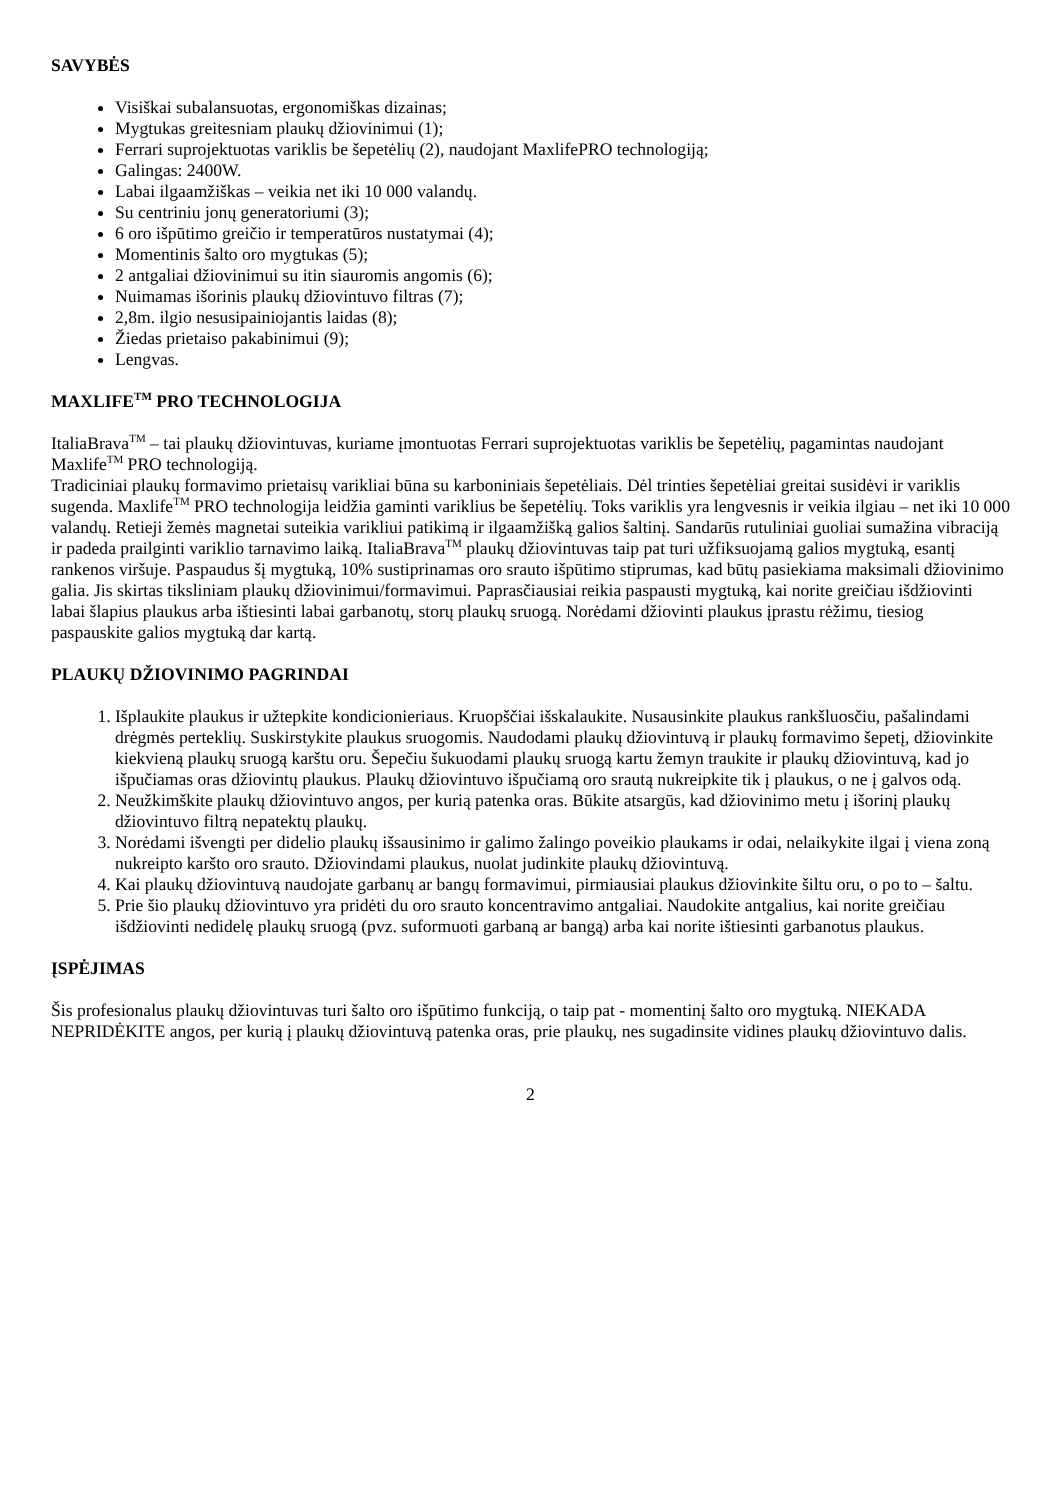SAVYBĖS
Visiškai subalansuotas, ergonomiškas dizainas;
Mygtukas greitesniam plaukų džiovinimui (1);
Ferrari suprojektuotas variklis be šepetėlių (2), naudojant MaxlifePRO technologiją;
Galingas: 2400W.
Labai ilgaamžiškas – veikia net iki 10 000 valandų.
Su centriniu jonų generatoriumi (3);
6 oro išpūtimo greičio ir temperatūros nustatymai (4);
Momentinis šalto oro mygtukas (5);
2 antgaliai džiovinimui su itin siauromis angomis (6);
Nuimamas išorinis plaukų džiovintuvo filtras (7);
2,8m. ilgio nesusipainiojantis laidas (8);
Žiedas prietaiso pakabinimui (9);
Lengvas.
MAXLIFE<sup>TM</sup> PRO TECHNOLOGIJA
ItaliaBrava<sup>TM</sup> – tai plaukų džiovintuvas, kuriame įmontuotas Ferrari suprojektuotas variklis be šepetėlių, pagamintas naudojant Maxlife<sup>TM</sup> PRO technologiją.
Tradiciniai plaukų formavimo prietaisų varikliai būna su karboniniais šepetėliais. Dėl trinties šepetėliai greitai susidėvi ir variklis sugenda. Maxlife<sup>TM</sup> PRO technologija leidžia gaminti variklius be šepetėlių. Toks variklis yra lengvesnis ir veikia ilgiau – net iki 10 000 valandų. Retieji žemės magnetai suteikia varikliui patikimą ir ilgaamžišką galios šaltinį. Sandarūs rutuliniai guoliai sumažina vibraciją ir padeda prailginti variklio tarnavimo laiką. ItaliaBrava<sup>TM</sup> plaukų džiovintuvas taip pat turi užfiksuojamą galios mygtuką, esantį rankenos viršuje. Paspaudus šį mygtuką, 10% sustiprinamas oro srauto išpūtimo stiprumas, kad būtų pasiekiama maksimali džiovinimo galia. Jis skirtas tiksliniam plaukų džiovinimui/formavimui. Paprasčiausiai reikia paspausti mygtuką, kai norite greičiau išdžiovinti labai šlapius plaukus arba ištiesinti labai garbanotų, storų plaukų sruogą. Norėdami džiovinti plaukus įprastu rėžimu, tiesiog paspauskite galios mygtuką dar kartą.
PLAUKŲ DŽIOVINIMO PAGRINDAI
1. Išplaukite plaukus ir užtepkite kondicionieriaus. Kruopščiai išskalaukite. Nusausinkite plaukus rankšluosčiu, pašalindami drėgmės perteklių. Suskirstykite plaukus sruogomis. Naudodami plaukų džiovintuvą ir plaukų formavimo šepetį, džiovinkite kiekvieną plaukų sruogą karštu oru. Šepečiu šukuodami plaukų sruogą kartu žemyn traukite ir plaukų džiovintuvą, kad jo išpučiamas oras džiovintų plaukus. Plaukų džiovintuvo išpučiamą oro srautą nukreipkite tik į plaukus, o ne į galvos odą.
2. Neužkimškite plaukų džiovintuvo angos, per kurią patenka oras. Būkite atsargūs, kad džiovinimo metu į išorinį plaukų džiovintuvo filtrą nepatektų plaukų.
3. Norėdami išvengti per didelio plaukų išsausinimo ir galimo žalingo poveikio plaukams ir odai, nelaikykite ilgai į viena zoną nukreipto karšto oro srauto. Džiovindami plaukus, nuolat judinkite plaukų džiovintuvą.
4. Kai plaukų džiovintuvą naudojate garbanų ar bangų formavimui, pirmiausiai plaukus džiovinkite šiltu oru, o po to – šaltu.
5. Prie šio plaukų džiovintuvo yra pridėti du oro srauto koncentravimo antgaliai. Naudokite antgalius, kai norite greičiau išdžiovinti nedidelę plaukų sruogą (pvz. suformuoti garbaną ar bangą) arba kai norite ištiesinti garbanotus plaukus.
ĮSPĖJIMAS
Šis profesionalus plaukų džiovintuvas turi šalto oro išpūtimo funkciją, o taip pat - momentinį šalto oro mygtuką. NIEKADA NEPRIDĖKITE angos, per kurią į plaukų džiovintuvą patenka oras, prie plaukų, nes sugadinsite vidines plaukų džiovintuvo dalis.
2